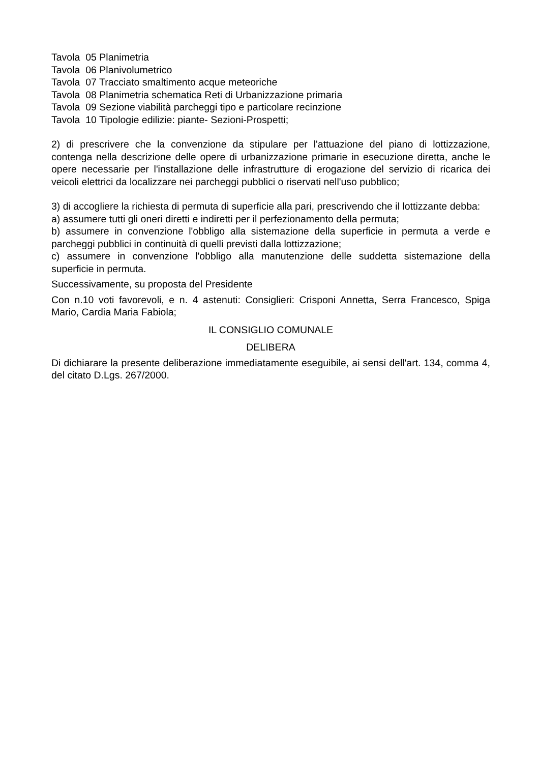Tavola 05 Planimetria
Tavola 06 Planivolumetrico
Tavola 07 Tracciato smaltimento acque meteoriche
Tavola 08 Planimetria schematica Reti di Urbanizzazione primaria
Tavola 09 Sezione viabilità parcheggi tipo e particolare recinzione
Tavola 10 Tipologie edilizie: piante- Sezioni-Prospetti;
2) di prescrivere che la convenzione da stipulare per l'attuazione del piano di lottizzazione, contenga nella descrizione delle opere di urbanizzazione primarie in esecuzione diretta, anche le opere necessarie per l'installazione delle infrastrutture di erogazione del servizio di ricarica dei veicoli elettrici da localizzare nei parcheggi pubblici o riservati nell'uso pubblico;
3) di accogliere la richiesta di permuta di superficie alla pari, prescrivendo che il lottizzante debba:
a) assumere tutti gli oneri diretti e indiretti per il perfezionamento della permuta;
b) assumere in convenzione l'obbligo alla sistemazione della superficie in permuta a verde e parcheggi pubblici in continuità di quelli previsti dalla lottizzazione;
c) assumere in convenzione l'obbligo alla manutenzione delle suddetta sistemazione della superficie in permuta.
Successivamente, su proposta del Presidente
Con n.10 voti favorevoli, e n. 4 astenuti: Consiglieri: Crisponi Annetta, Serra Francesco, Spiga Mario, Cardia Maria Fabiola;
IL CONSIGLIO COMUNALE
DELIBERA
Di dichiarare la presente deliberazione immediatamente eseguibile, ai sensi dell'art. 134, comma 4, del citato D.Lgs. 267/2000.